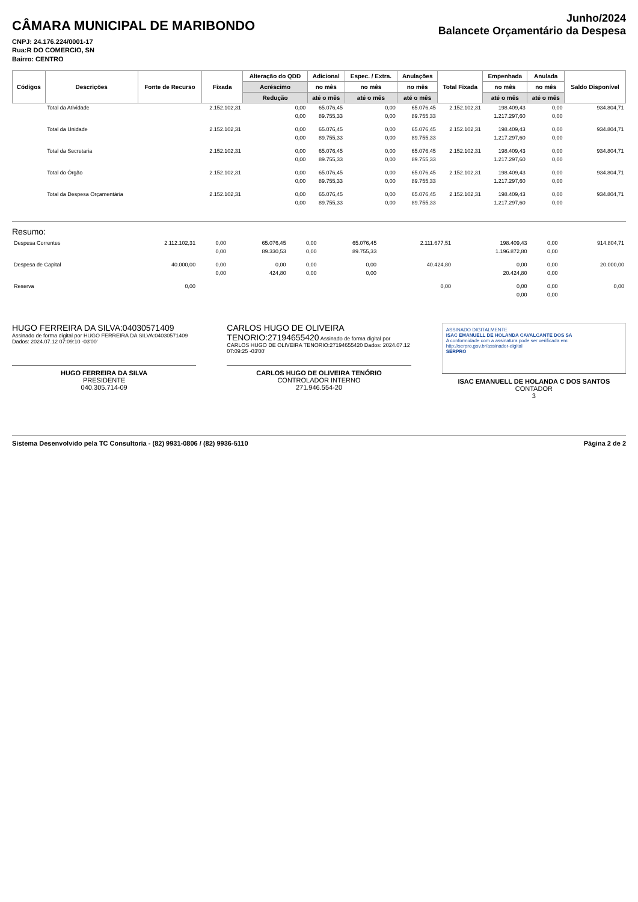CÂMARA MUNICIPAL DE MARIBONDO
CNPJ: 24.176.224/0001-17
Rua:R DO COMERCIO, SN
Bairro: CENTRO
Junho/2024
Balancete Orçamentário da Despesa
| Códigos | Descrições | Fonte de Recurso | Fixada | Alteração do QDD | Adicional | Espec. / Extra. | Anulações | Total Fixada | Empenhada | Anulada | Saldo Disponível |
| --- | --- | --- | --- | --- | --- | --- | --- | --- | --- | --- | --- |
| | | | | Acréscimo | no mês | no mês | no mês | | no mês | no mês | |
| | | | | Redução | até o mês | até o mês | até o mês | | até o mês | até o mês | |
| | Total da Atividade | | 2.152.102,31 | 0,00 | 65.076,45 | 0,00 | 65.076,45 | 2.152.102,31 | 198.409,43 | 0,00 | 934.804,71 |
| | | | | 0,00 | 89.755,33 | 0,00 | 89.755,33 | | 1.217.297,60 | 0,00 | |
| | Total da Unidade | | 2.152.102,31 | 0,00 | 65.076,45 | 0,00 | 65.076,45 | 2.152.102,31 | 198.409,43 | 0,00 | 934.804,71 |
| | | | | 0,00 | 89.755,33 | 0,00 | 89.755,33 | | 1.217.297,60 | 0,00 | |
| | Total da Secretaria | | 2.152.102,31 | 0,00 | 65.076,45 | 0,00 | 65.076,45 | 2.152.102,31 | 198.409,43 | 0,00 | 934.804,71 |
| | | | | 0,00 | 89.755,33 | 0,00 | 89.755,33 | | 1.217.297,60 | 0,00 | |
| | Total do Órgão | | 2.152.102,31 | 0,00 | 65.076,45 | 0,00 | 65.076,45 | 2.152.102,31 | 198.409,43 | 0,00 | 934.804,71 |
| | | | | 0,00 | 89.755,33 | 0,00 | 89.755,33 | | 1.217.297,60 | 0,00 | |
| | Total da Despesa Orçamentária | | 2.152.102,31 | 0,00 | 65.076,45 | 0,00 | 65.076,45 | 2.152.102,31 | 198.409,43 | 0,00 | 934.804,71 |
| | | | | 0,00 | 89.755,33 | 0,00 | 89.755,33 | | 1.217.297,60 | 0,00 | |
Resumo:
| Despesa Correntes | 2.112.102,31 | 0,00 | 65.076,45 | 0,00 | 65.076,45 | 2.111.677,51 | 198.409,43 | 0,00 | 914.804,71 |
| | | 0,00 | 89.330,53 | 0,00 | 89.755,33 | | 1.196.872,80 | 0,00 | |
| Despesa de Capital | 40.000,00 | 0,00 | 0,00 | 0,00 | 0,00 | 40.424,80 | 0,00 | 0,00 | 20.000,00 |
| | | 0,00 | 424,80 | 0,00 | 0,00 | | 20.424,80 | 0,00 | |
| Reserva | 0,00 | | | | | 0,00 | 0,00 | 0,00 | 0,00 |
| | | | | | | | 0,00 | 0,00 | |
HUGO FERREIRA DA SILVA:04030571409 Assinado de forma digital por HUGO FERREIRA DA SILVA:04030571409 Dados: 2024.07.12 07:09:10 -03'00'
HUGO FERREIRA DA SILVA
PRESIDENTE
040.305.714-09
CARLOS HUGO DE OLIVEIRA TENORIO:27194655420 Assinado de forma digital por CARLOS HUGO DE OLIVEIRA TENORIO:27194655420 Dados: 2024.07.12 07:09:25 -03'00'
CARLOS HUGO DE OLIVEIRA TENÓRIO
CONTROLADOR INTERNO
271.946.554-20
ASSINADO DIGITALMENTE
ISAC EMANUELL DE HOLANDA CAVALCANTE DOS SA
A conformidade com a assinatura pode ser verificada em: http://serpro.gov.br/assinador-digital
SERPRO
ISAC EMANUELL DE HOLANDA C DOS SANTOS
CONTADOR
3
Sistema Desenvolvido pela TC Consultoria - (82) 9931-0806 / (82) 9936-5110 Página 2 de 2